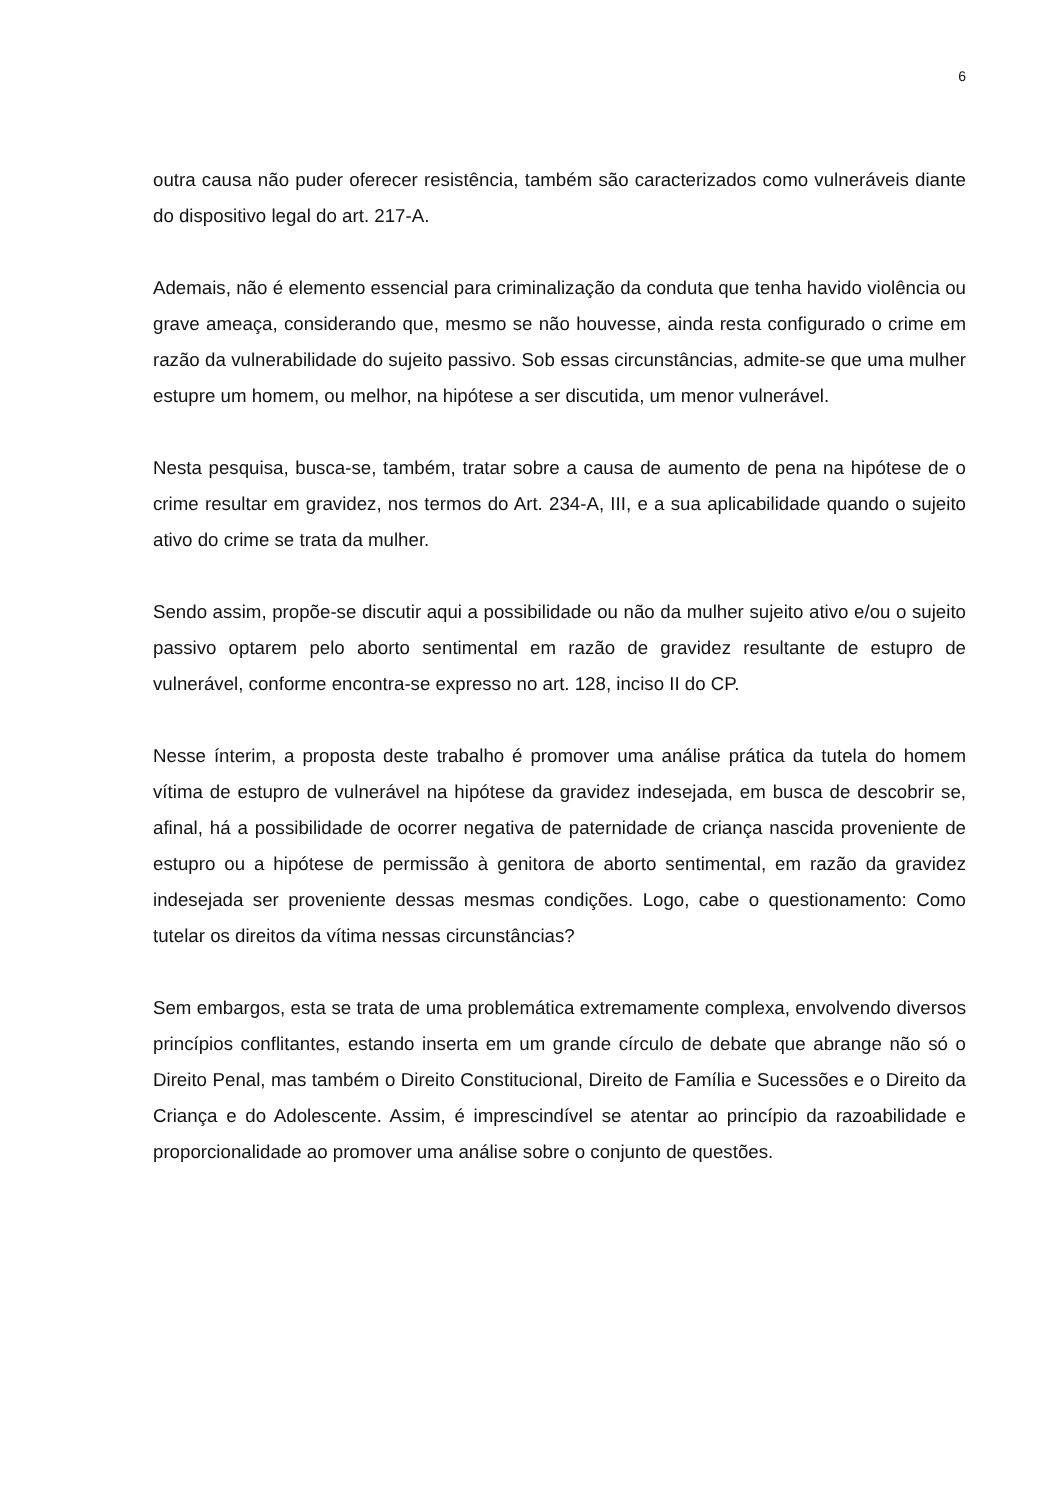6
outra causa não puder oferecer resistência, também são caracterizados como vulneráveis diante do dispositivo legal do art. 217-A.
Ademais, não é elemento essencial para criminalização da conduta que tenha havido violência ou grave ameaça, considerando que, mesmo se não houvesse, ainda resta configurado o crime em razão da vulnerabilidade do sujeito passivo. Sob essas circunstâncias, admite-se que uma mulher estupre um homem, ou melhor, na hipótese a ser discutida, um menor vulnerável.
Nesta pesquisa, busca-se, também, tratar sobre a causa de aumento de pena na hipótese de o crime resultar em gravidez, nos termos do Art. 234-A, III, e a sua aplicabilidade quando o sujeito ativo do crime se trata da mulher.
Sendo assim, propõe-se discutir aqui a possibilidade ou não da mulher sujeito ativo e/ou o sujeito passivo optarem pelo aborto sentimental em razão de gravidez resultante de estupro de vulnerável, conforme encontra-se expresso no art. 128, inciso II do CP.
Nesse ínterim, a proposta deste trabalho é promover uma análise prática da tutela do homem vítima de estupro de vulnerável na hipótese da gravidez indesejada, em busca de descobrir se, afinal, há a possibilidade de ocorrer negativa de paternidade de criança nascida proveniente de estupro ou a hipótese de permissão à genitora de aborto sentimental, em razão da gravidez indesejada ser proveniente dessas mesmas condições. Logo, cabe o questionamento: Como tutelar os direitos da vítima nessas circunstâncias?
Sem embargos, esta se trata de uma problemática extremamente complexa, envolvendo diversos princípios conflitantes, estando inserta em um grande círculo de debate que abrange não só o Direito Penal, mas também o Direito Constitucional, Direito de Família e Sucessões e o Direito da Criança e do Adolescente. Assim, é imprescindível se atentar ao princípio da razoabilidade e proporcionalidade ao promover uma análise sobre o conjunto de questões.